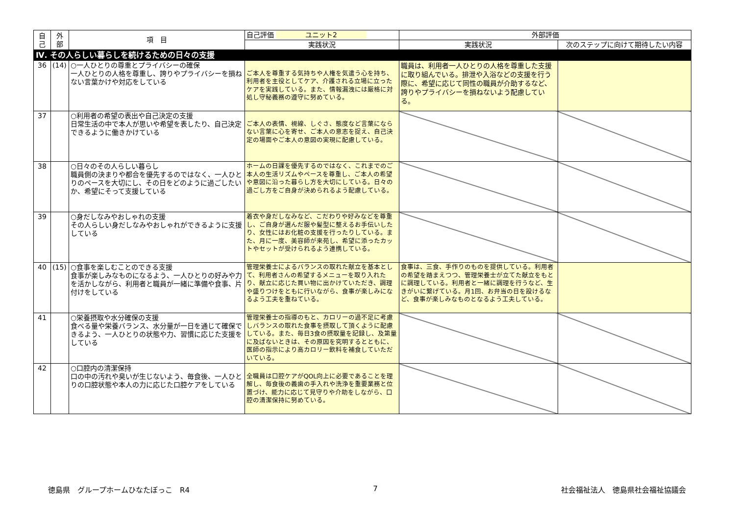| 自 己 | 外 部 | 項 目 | 自己評価 ユニット2 | 外部評価 | |
| --- | --- | --- | --- | --- | --- |
| | | | 実践状況 | 実践状況 | 次のステップに向けて期待したい内容 |
| Ⅳ. その人らしい暮らしを続けるための日々の支援 | | | | | |
| 36 | (14) | ○一人ひとりの尊重とプライバシーの確保 一人ひとりの人格を尊重し、誇りやプライバシーを損ねない言葉かけや対応をしている | ご本人を尊重する気持ちや人権を気遣う心を持ち、利用者を主役としてケア、介護される立場に立ったケアを実践している。また、情報漏洩には厳格に対処し守秘義務の遵守に努めている。 | 職員は、利用者一人ひとりの人格を尊重した支援に取り組んでいる。排泄や入浴などの支援を行う際に、希望に応じて同性の職員が介助するなど、誇りやプライバシーを損ねないよう配慮している。 | |
| 37 | | ○利用者の希望の表出や自己決定の支援 日常生活の中で本人が思いや希望を表したり、自己決定できるように働きかけている | ご本人の表情、視線、しぐさ、態度など言葉にならない言葉に心を寄せ、ご本人の意志を捉え、自己決定の場面やご本人の意図の実現に配慮している。 | | |
| 38 | | ○日々のその人らしい暮らし 職員側の決まりや都合を優先するのではなく、一人ひとりのペースを大切にし、その日をどのように過ごしたいか、希望にそって支援している | ホームの日課を優先するのではなく、これまでのご本人の生活リズムやペースを尊重し、ご本人の希望や意図に沿った暮らし方を大切にしている。日々の過ごし方をご自身が決められるよう配慮している。 | | |
| 39 | | ○身だしなみやおしゃれの支援 その人らしい身だしなみやおしゃれができるように支援している | 着衣や身だしなみなど、こだわりや好みなどを尊重し、ご自身が選んだ服や髪型に整えるお手伝いしたり、女性にはお化粧の支援を行ったりしている。また、月に一度、美容師が来苑し、希望に添ったカットやセットが受けられるよう連携している。 | | |
| 40 | (15) | ○食事を楽しむことのできる支援 食事が楽しみなものになるよう、一人ひとりの好みや力を活かしながら、利用者と職員が一緒に準備や食事、片付けをしている | 管理栄養士によるバランスの取れた献立を基本として、利用者さんの希望するメニューを取り入れたり、献立に応じた買い物に出かけていただき、調理や盛りつけをともに行いながら、食事が楽しみになるよう工夫を重ねている。 | 食事は、三食、手作りのものを提供している。利用者の希望を踏まえつつ、管理栄養士が立てた献立をもとに調理している。利用者と一緒に調理を行うなど、生きがいに繋げている。月1回、お弁当の日を設けるなど、食事が楽しみなものとなるよう工夫している。 | |
| 41 | | ○栄養摂取や水分確保の支援 食べる量や栄養バランス、水分量が一日を通じて確保できるよう、一人ひとりの状態や力、習慣に応じた支援をしている | 管理栄養士の指導のもと、カロリーの過不足に考慮しバランスの取れた食事を摂取して頂くように配慮している。また、毎日3食の摂取量を記録し、及第量に及ばないときは、その原因を究明するとともに、医師の指示により高カロリー飲料を補食していただいている。 | | |
| 42 | | ○口腔内の清潔保持 口の中の汚れや臭いが生じないよう、毎食後、一人ひとりの口腔状態や本人の力に応じた口腔ケアをしている | 全職員は口腔ケアがQOL向上に必要であることを理解し、毎食後の義歯の手入れや洗浄を重要業務と位置づけ、能力に応じて見守りや介助をしながら、口腔の清潔保持に努めている。 | | |
徳島県　グループホームひなたぼっこ　R4 7 社会福祉法人　徳島県社会福祉協議会